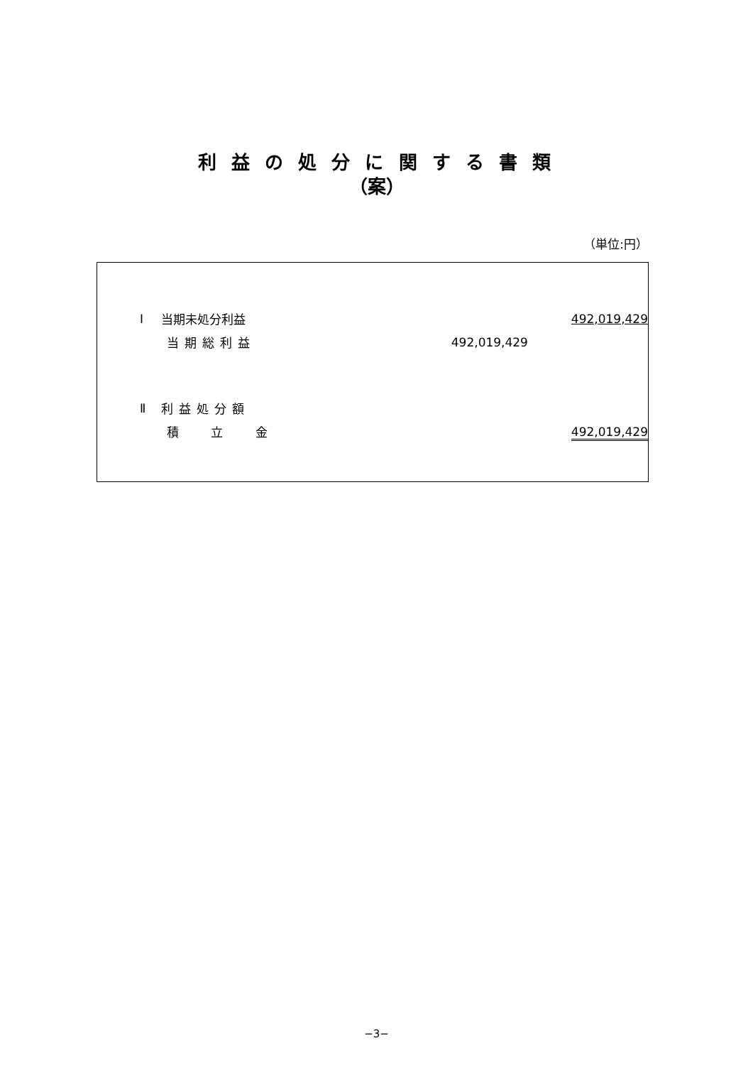利 益 の 処 分 に 関 す る 書 類
（案）
（単位:円）
| Ⅰ | 当期未処分利益 | | 492,019,429 |
| | 当期総利益 | 492,019,429 | |
| Ⅱ | 利益処分額 | | |
| | 積 立 金 | | 492,019,429 |
−3−